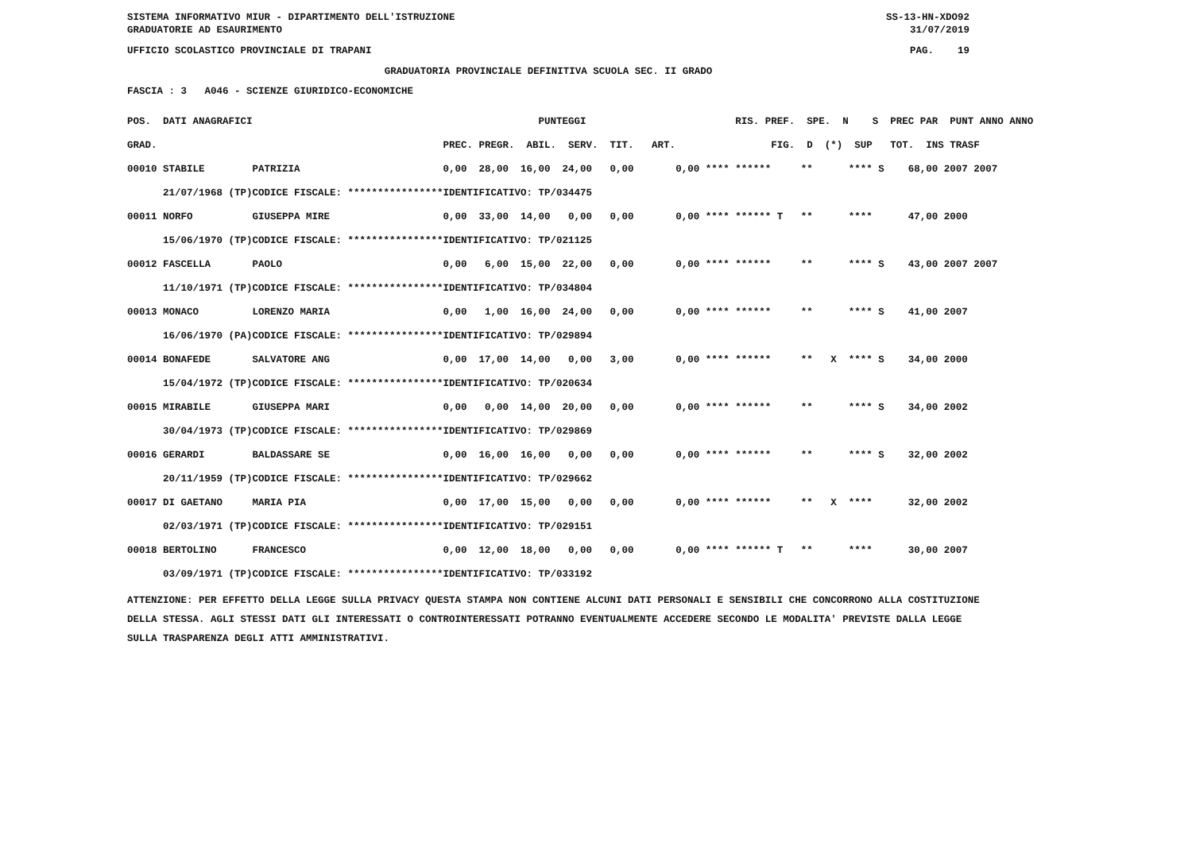SISTEMA INFORMATIVO MIUR - DIPARTIMENTO DELL'ISTRUZIONE
GRADUATORIE AD ESAURIMENTO SS-13-HN-XDO92
31/07/2019
UFFICIO SCOLASTICO PROVINCIALE DI TRAPANI PAG. 19
GRADUATORIA PROVINCIALE DEFINITIVA SCUOLA SEC. II GRADO
FASCIA : 3 A046 - SCIENZE GIURIDICO-ECONOMICHE
| POS. DATI ANAGRAFICI | | PUNTEGGI | RIS. PREF. SPE. N S PREC PAR PUNT ANNO ANNO |
| --- | --- | --- | --- |
| GRAD. | | PREC. PREGR. ABIL. SERV. TIT. ART. | FIG. D (*) SUP TOT. INS TRASF |
| 00010 STABILE | PATRIZIA | 0,00 28,00 16,00 24,00 0,00 | 0,00 **** ****** ** **** S 68,00 2007 2007 |
| 21/07/1968 (TP) | CODICE FISCALE: **************** | IDENTIFICATIVO: TP/034475 | |
| 00011 NORFO | GIUSEPPA MIRE | 0,00 33,00 14,00 0,00 0,00 | 0,00 **** ****** T ** **** 47,00 2000 |
| 15/06/1970 (TP) | CODICE FISCALE: **************** | IDENTIFICATIVO: TP/021125 | |
| 00012 FASCELLA | PAOLO | 0,00 6,00 15,00 22,00 0,00 | 0,00 **** ****** ** **** S 43,00 2007 2007 |
| 11/10/1971 (TP) | CODICE FISCALE: **************** | IDENTIFICATIVO: TP/034804 | |
| 00013 MONACO | LORENZO MARIA | 0,00 1,00 16,00 24,00 0,00 | 0,00 **** ****** ** **** S 41,00 2007 |
| 16/06/1970 (PA) | CODICE FISCALE: **************** | IDENTIFICATIVO: TP/029894 | |
| 00014 BONAFEDE | SALVATORE ANG | 0,00 17,00 14,00 0,00 3,00 | 0,00 **** ****** ** X **** S 34,00 2000 |
| 15/04/1972 (TP) | CODICE FISCALE: **************** | IDENTIFICATIVO: TP/020634 | |
| 00015 MIRABILE | GIUSEPPA MARI | 0,00 0,00 14,00 20,00 0,00 | 0,00 **** ****** ** **** S 34,00 2002 |
| 30/04/1973 (TP) | CODICE FISCALE: **************** | IDENTIFICATIVO: TP/029869 | |
| 00016 GERARDI | BALDASSARE SE | 0,00 16,00 16,00 0,00 0,00 | 0,00 **** ****** ** **** S 32,00 2002 |
| 20/11/1959 (TP) | CODICE FISCALE: **************** | IDENTIFICATIVO: TP/029662 | |
| 00017 DI GAETANO | MARIA PIA | 0,00 17,00 15,00 0,00 0,00 | 0,00 **** ****** ** X **** 32,00 2002 |
| 02/03/1971 (TP) | CODICE FISCALE: **************** | IDENTIFICATIVO: TP/029151 | |
| 00018 BERTOLINO | FRANCESCO | 0,00 12,00 18,00 0,00 0,00 | 0,00 **** ****** T ** **** 30,00 2007 |
| 03/09/1971 (TP) | CODICE FISCALE: **************** | IDENTIFICATIVO: TP/033192 | |
ATTENZIONE: PER EFFETTO DELLA LEGGE SULLA PRIVACY QUESTA STAMPA NON CONTIENE ALCUNI DATI PERSONALI E SENSIBILI CHE CONCORRONO ALLA COSTITUZIONE DELLA STESSA. AGLI STESSI DATI GLI INTERESSATI O CONTROINTERESSATI POTRANNO EVENTUALMENTE ACCEDERE SECONDO LE MODALITA' PREVISTE DALLA LEGGE SULLA TRASPARENZA DEGLI ATTI AMMINISTRATIVI.